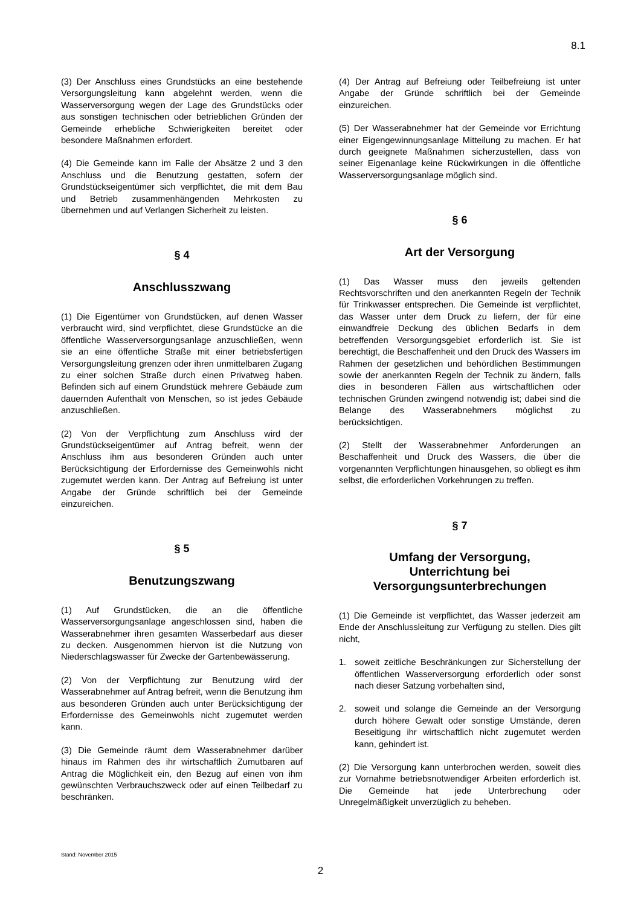8.1
(3) Der Anschluss eines Grundstücks an eine bestehende Versorgungsleitung kann abgelehnt werden, wenn die Wasserversorgung wegen der Lage des Grundstücks oder aus sonstigen technischen oder betrieblichen Gründen der Gemeinde erhebliche Schwierigkeiten bereitet oder besondere Maßnahmen erfordert.
(4) Die Gemeinde kann im Falle der Absätze 2 und 3 den Anschluss und die Benutzung gestatten, sofern der Grundstückseigentümer sich verpflichtet, die mit dem Bau und Betrieb zusammenhängenden Mehrkosten zu übernehmen und auf Verlangen Sicherheit zu leisten.
§ 4
Anschlusszwang
(1) Die Eigentümer von Grundstücken, auf denen Wasser verbraucht wird, sind verpflichtet, diese Grundstücke an die öffentliche Wasserversorgungsanlage anzuschließen, wenn sie an eine öffentliche Straße mit einer betriebsfertigen Versorgungsleitung grenzen oder ihren unmittelbaren Zugang zu einer solchen Straße durch einen Privatweg haben. Befinden sich auf einem Grundstück mehrere Gebäude zum dauernden Aufenthalt von Menschen, so ist jedes Gebäude anzuschließen.
(2) Von der Verpflichtung zum Anschluss wird der Grundstückseigentümer auf Antrag befreit, wenn der Anschluss ihm aus besonderen Gründen auch unter Berücksichtigung der Erfordernisse des Gemeinwohls nicht zugemutet werden kann. Der Antrag auf Befreiung ist unter Angabe der Gründe schriftlich bei der Gemeinde einzureichen.
§ 5
Benutzungszwang
(1) Auf Grundstücken, die an die öffentliche Wasserversorgungsanlage angeschlossen sind, haben die Wasserabnehmer ihren gesamten Wasserbedarf aus dieser zu decken. Ausgenommen hiervon ist die Nutzung von Niederschlagswasser für Zwecke der Gartenbewässerung.
(2) Von der Verpflichtung zur Benutzung wird der Wasserabnehmer auf Antrag befreit, wenn die Benutzung ihm aus besonderen Gründen auch unter Berücksichtigung der Erfordernisse des Gemeinwohls nicht zugemutet werden kann.
(3) Die Gemeinde räumt dem Wasserabnehmer darüber hinaus im Rahmen des ihr wirtschaftlich Zumutbaren auf Antrag die Möglichkeit ein, den Bezug auf einen von ihm gewünschten Verbrauchszweck oder auf einen Teilbedarf zu beschränken.
(4) Der Antrag auf Befreiung oder Teilbefreiung ist unter Angabe der Gründe schriftlich bei der Gemeinde einzureichen.
(5) Der Wasserabnehmer hat der Gemeinde vor Errichtung einer Eigengewinnungsanlage Mitteilung zu machen. Er hat durch geeignete Maßnahmen sicherzustellen, dass von seiner Eigenanlage keine Rückwirkungen in die öffentliche Wasserversorgungsanlage möglich sind.
§ 6
Art der Versorgung
(1) Das Wasser muss den jeweils geltenden Rechtsvorschriften und den anerkannten Regeln der Technik für Trinkwasser entsprechen. Die Gemeinde ist verpflichtet, das Wasser unter dem Druck zu liefern, der für eine einwandfreie Deckung des üblichen Bedarfs in dem betreffenden Versorgungsgebiet erforderlich ist. Sie ist berechtigt, die Beschaffenheit und den Druck des Wassers im Rahmen der gesetzlichen und behördlichen Bestimmungen sowie der anerkannten Regeln der Technik zu ändern, falls dies in besonderen Fällen aus wirtschaftlichen oder technischen Gründen zwingend notwendig ist; dabei sind die Belange des Wasserabnehmers möglichst zu berücksichtigen.
(2) Stellt der Wasserabnehmer Anforderungen an Beschaffenheit und Druck des Wassers, die über die vorgenannten Verpflichtungen hinausgehen, so obliegt es ihm selbst, die erforderlichen Vorkehrungen zu treffen.
§ 7
Umfang der Versorgung,
Unterrichtung bei
Versorgungsunterbrechungen
(1) Die Gemeinde ist verpflichtet, das Wasser jederzeit am Ende der Anschlussleitung zur Verfügung zu stellen. Dies gilt nicht,
1. soweit zeitliche Beschränkungen zur Sicherstellung der öffentlichen Wasserversorgung erforderlich oder sonst nach dieser Satzung vorbehalten sind,
2. soweit und solange die Gemeinde an der Versorgung durch höhere Gewalt oder sonstige Umstände, deren Beseitigung ihr wirtschaftlich nicht zugemutet werden kann, gehindert ist.
(2) Die Versorgung kann unterbrochen werden, soweit dies zur Vornahme betriebsnotwendiger Arbeiten erforderlich ist. Die Gemeinde hat jede Unterbrechung oder Unregelmäßigkeit unverzüglich zu beheben.
Stand: November 2015
2